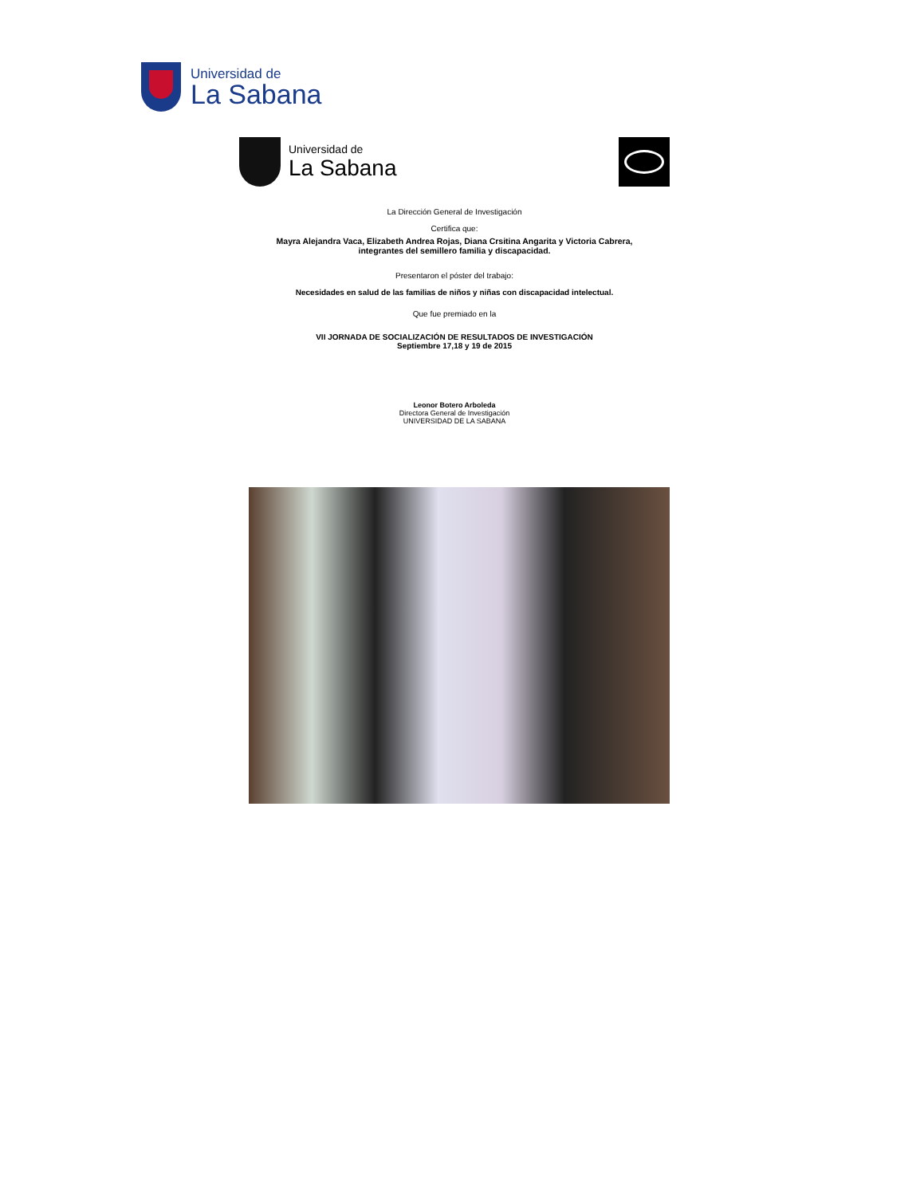Universidad de
La Sabana
Universidad de
La Sabana
La Dirección General de Investigación
Certifica que:
Mayra Alejandra Vaca, Elizabeth Andrea Rojas, Diana Crsitina Angarita y Victoria Cabrera,
integrantes del semillero familia y discapacidad.
Presentaron el póster del trabajo:
Necesidades en salud de las familias de niños y niñas con discapacidad intelectual.
Que fue premiado en la
VII JORNADA DE SOCIALIZACIÓN DE RESULTADOS DE INVESTIGACIÓN
Septiembre 17,18 y 19 de 2015
Leonor Botero Arboleda
Directora General de Investigación
UNIVERSIDAD DE LA SABANA